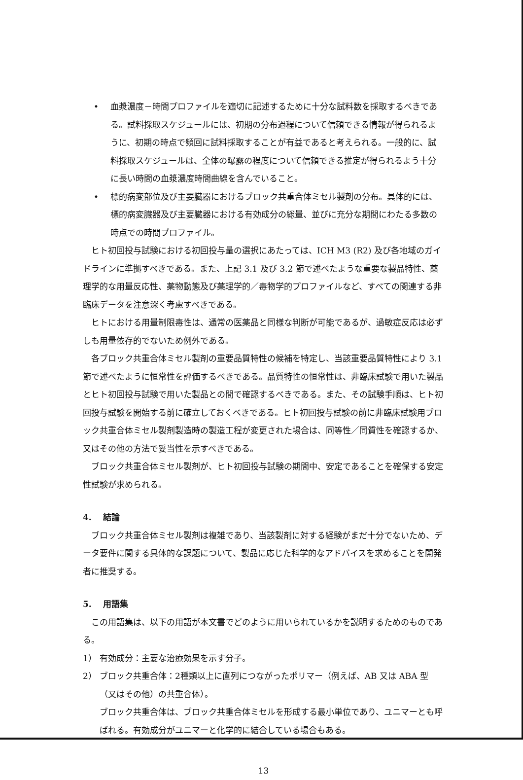• 血漿濃度－時間プロファイルを適切に記述するために十分な試料数を採取するべきである。試料採取スケジュールには、初期の分布過程について信頼できる情報が得られるように、初期の時点で頻回に試料採取することが有益であると考えられる。一般的に、試料採取スケジュールは、全体の曝露の程度について信頼できる推定が得られるよう十分に長い時間の血漿濃度時間曲線を含んでいること。
• 標的病変部位及び主要臓器におけるブロック共重合体ミセル製剤の分布。具体的には、標的病変臓器及び主要臓器における有効成分の総量、並びに充分な期間にわたる多数の時点での時間プロファイル。
ヒト初回投与試験における初回投与量の選択にあたっては、ICH M3 (R2) 及び各地域のガイドラインに準拠すべきである。また、上記 3.1 及び 3.2 節で述べたような重要な製品特性、薬理学的な用量反応性、薬物動態及び薬理学的／毒物学的プロファイルなど、すべての関連する非臨床データを注意深く考慮すべきである。
ヒトにおける用量制限毒性は、通常の医薬品と同様な判断が可能であるが、過敏症反応は必ずしも用量依存的でないため例外である。
各ブロック共重合体ミセル製剤の重要品質特性の候補を特定し、当該重要品質特性により 3.1 節で述べたように恒常性を評価するべきである。品質特性の恒常性は、非臨床試験で用いた製品とヒト初回投与試験で用いた製品との間で確認するべきである。また、その試験手順は、ヒト初回投与試験を開始する前に確立しておくべきである。ヒト初回投与試験の前に非臨床試験用ブロック共重合体ミセル製剤製造時の製造工程が変更された場合は、同等性／同質性を確認するか、又はその他の方法で妥当性を示すべきである。
ブロック共重合体ミセル製剤が、ヒト初回投与試験の期間中、安定であることを確保する安定性試験が求められる。
4.　 結論
ブロック共重合体ミセル製剤は複雑であり、当該製剤に対する経験がまだ十分でないため、データ要件に関する具体的な課題について、製品に応じた科学的なアドバイスを求めることを開発者に推奨する。
5.　 用語集
この用語集は、以下の用語が本文書でどのように用いられているかを説明するためのものである。
1） 有効成分：主要な治療効果を示す分子。
2） ブロック共重合体：2種類以上に直列につながったポリマー（例えば、AB 又は ABA 型（又はその他）の共重合体）。
ブロック共重合体は、ブロック共重合体ミセルを形成する最小単位であり、ユニマーとも呼ばれる。有効成分がユニマーと化学的に結合している場合もある。
13